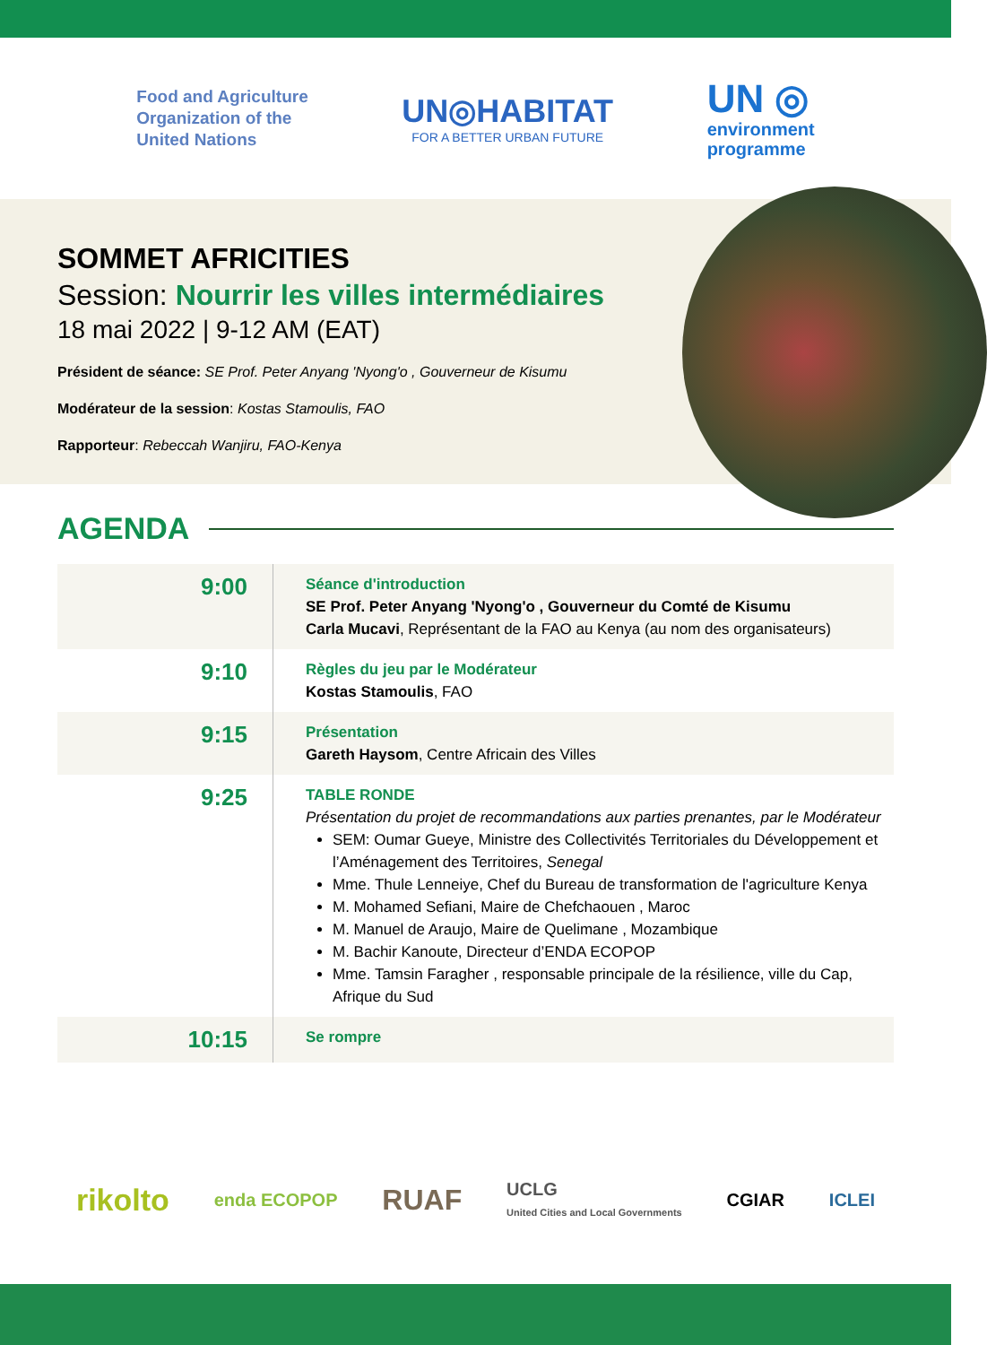Food and Agriculture
Organization of the
United Nations
UN◎HABITAT
FOR A BETTER URBAN FUTURE
UN ◎
environment
programme
SOMMET AFRICITIES
Session: Nourrir les villes intermédiaires
18 mai 2022 | 9-12 AM (EAT)
Président de séance: SE Prof. Peter Anyang 'Nyong'o , Gouverneur de Kisumu
Modérateur de la session: Kostas Stamoulis, FAO
Rapporteur: Rebeccah Wanjiru, FAO-Kenya
AGENDA
| 9:00 | Séance d'introduction SE Prof. Peter Anyang 'Nyong'o , Gouverneur du Comté de Kisumu Carla Mucavi , Représentant de la FAO au Kenya (au nom des organisateurs) |
| 9:10 | Règles du jeu par le Modérateur Kostas Stamoulis , FAO |
| 9:15 | Présentation Gareth Haysom , Centre Africain des Villes |
| 9:25 | TABLE RONDE Présentation du projet de recommandations aux parties prenantes, par le Modérateur SEM: Oumar Gueye, Ministre des Collectivités Territoriales du Développement et l’Aménagement des Territoires, Senegal Mme. Thule Lenneiye, Chef du Bureau de transformation de l'agriculture Kenya M. Mohamed Sefiani, Maire de Chefchaouen , Maroc M. Manuel de Araujo, Maire de Quelimane , Mozambique M. Bachir Kanoute, Directeur d’ENDA ECOPOP Mme. Tamsin Faragher , responsable principale de la résilience, ville du Cap, Afrique du Sud |
| 10:15 | Se rompre |
rikolto enda ECOPOP RUAF UCLG
United Cities and Local Governments CGIAR ICLEI